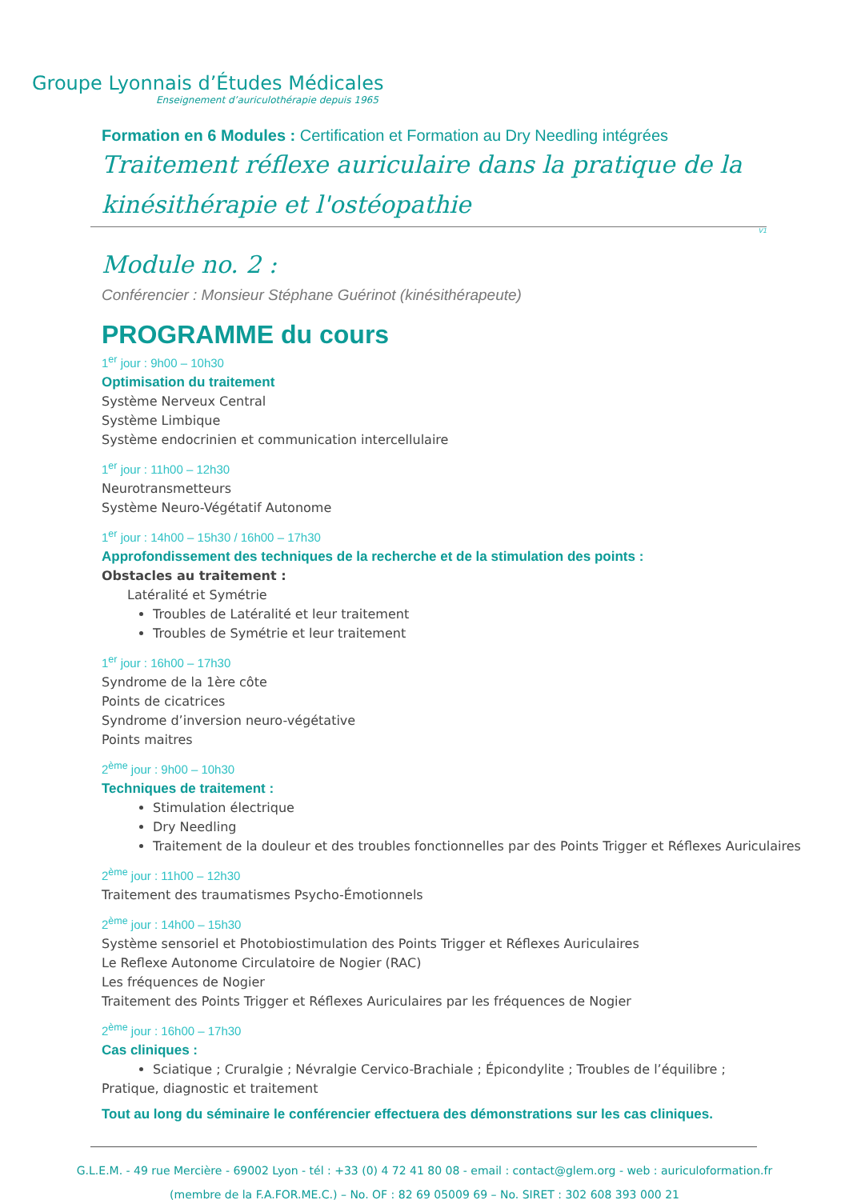Groupe Lyonnais d’Études Médicales
Enseignement d’auriculothérapie depuis 1965
Formation en 6 Modules : Certification et Formation au Dry Needling intégrées
Traitement réflexe auriculaire dans la pratique de la kinésithérapie et l'ostéopathie
V1
Module no. 2 :
Conférencier : Monsieur Stéphane Guérinot (kinésithérapeute)
PROGRAMME du cours
1<sup>er</sup> jour : 9h00 – 10h30
Optimisation du traitement
Système Nerveux Central
Système Limbique
Système endocrinien et communication intercellulaire
1<sup>er</sup> jour : 11h00 – 12h30
Neurotransmetteurs
Système Neuro-Végétatif Autonome
1<sup>er</sup> jour : 14h00 – 15h30 / 16h00 – 17h30
Approfondissement des techniques de la recherche et de la stimulation des points :
Obstacles au traitement :
Latéralité et Symétrie
Troubles de Latéralité et leur traitement
Troubles de Symétrie et leur traitement
1<sup>er</sup> jour : 16h00 – 17h30
Syndrome de la 1ère côte
Points de cicatrices
Syndrome d’inversion neuro-végétative
Points maitres
2<sup>ème</sup> jour : 9h00 – 10h30
Techniques de traitement :
Stimulation électrique
Dry Needling
Traitement de la douleur et des troubles fonctionnelles par des Points Trigger et Réflexes Auriculaires
2<sup>ème</sup> jour : 11h00 – 12h30
Traitement des traumatismes Psycho-Émotionnels
2<sup>ème</sup> jour : 14h00 – 15h30
Système sensoriel et Photobiostimulation des Points Trigger et Réflexes Auriculaires
Le Reflexe Autonome Circulatoire de Nogier (RAC)
Les fréquences de Nogier
Traitement des Points Trigger et Réflexes Auriculaires par les fréquences de Nogier
2<sup>ème</sup> jour : 16h00 – 17h30
Cas cliniques :
Sciatique ; Cruralgie ; Névralgie Cervico-Brachiale ; Épicondylite ; Troubles de l’équilibre ;
Pratique, diagnostic et traitement
Tout au long du séminaire le conférencier effectuera des démonstrations sur les cas cliniques.
G.L.E.M. - 49 rue Mercière - 69002 Lyon - tél : +33 (0) 4 72 41 80 08 - email : contact@glem.org - web : auriculoformation.fr
(membre de la F.A.FOR.ME.C.) – No. OF : 82 69 05009 69 – No. SIRET : 302 608 393 000 21